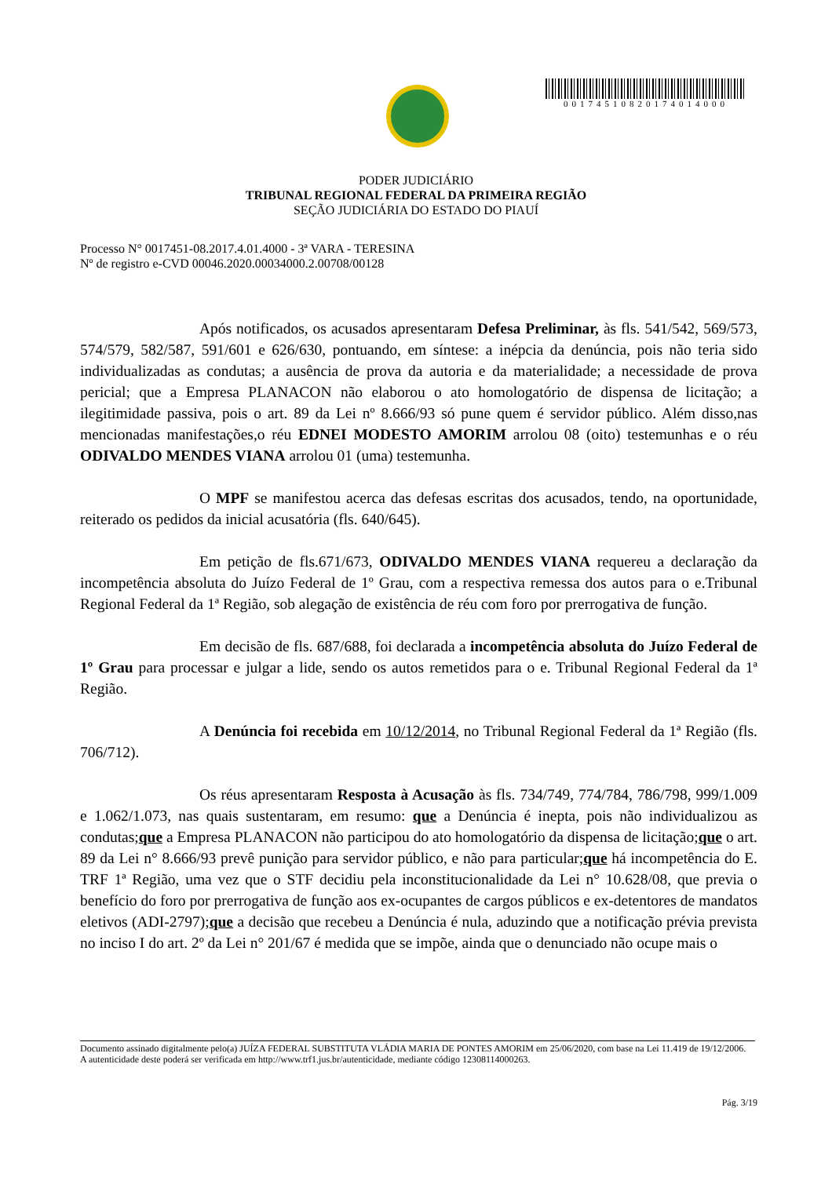00174510820174014000
PODER JUDICIÁRIO
TRIBUNAL REGIONAL FEDERAL DA PRIMEIRA REGIÃO
SEÇÃO JUDICIÁRIA DO ESTADO DO PIAUÍ
Processo N° 0017451-08.2017.4.01.4000 - 3ª VARA - TERESINA
Nº de registro e-CVD 00046.2020.00034000.2.00708/00128
Após notificados, os acusados apresentaram Defesa Preliminar, às fls. 541/542, 569/573, 574/579, 582/587, 591/601 e 626/630, pontuando, em síntese: a inépcia da denúncia, pois não teria sido individualizadas as condutas; a ausência de prova da autoria e da materialidade; a necessidade de prova pericial; que a Empresa PLANACON não elaborou o ato homologatório de dispensa de licitação; a ilegitimidade passiva, pois o art. 89 da Lei nº 8.666/93 só pune quem é servidor público. Além disso,nas mencionadas manifestações,o réu EDNEI MODESTO AMORIM arrolou 08 (oito) testemunhas e o réu ODIVALDO MENDES VIANA arrolou 01 (uma) testemunha.
O MPF se manifestou acerca das defesas escritas dos acusados, tendo, na oportunidade, reiterado os pedidos da inicial acusatória (fls. 640/645).
Em petição de fls.671/673, ODIVALDO MENDES VIANA requereu a declaração da incompetência absoluta do Juízo Federal de 1º Grau, com a respectiva remessa dos autos para o e.Tribunal Regional Federal da 1ª Região, sob alegação de existência de réu com foro por prerrogativa de função.
Em decisão de fls. 687/688, foi declarada a incompetência absoluta do Juízo Federal de 1º Grau para processar e julgar a lide, sendo os autos remetidos para o e. Tribunal Regional Federal da 1ª Região.
A Denúncia foi recebida em 10/12/2014, no Tribunal Regional Federal da 1ª Região (fls. 706/712).
Os réus apresentaram Resposta à Acusação às fls. 734/749, 774/784, 786/798, 999/1.009 e 1.062/1.073, nas quais sustentaram, em resumo: que a Denúncia é inepta, pois não individualizou as condutas;que a Empresa PLANACON não participou do ato homologatório da dispensa de licitação;que o art. 89 da Lei n° 8.666/93 prevê punição para servidor público, e não para particular;que há incompetência do E. TRF 1ª Região, uma vez que o STF decidiu pela inconstitucionalidade da Lei n° 10.628/08, que previa o benefício do foro por prerrogativa de função aos ex-ocupantes de cargos públicos e ex-detentores de mandatos eletivos (ADI-2797);que a decisão que recebeu a Denúncia é nula, aduzindo que a notificação prévia prevista no inciso I do art. 2º da Lei n° 201/67 é medida que se impõe, ainda que o denunciado não ocupe mais o
Documento assinado digitalmente pelo(a) JUÍZA FEDERAL SUBSTITUTA VLÁDIA MARIA DE PONTES AMORIM em 25/06/2020, com base na Lei 11.419 de 19/12/2006.
A autenticidade deste poderá ser verificada em http://www.trf1.jus.br/autenticidade, mediante código 12308114000263.
Pág. 3/19